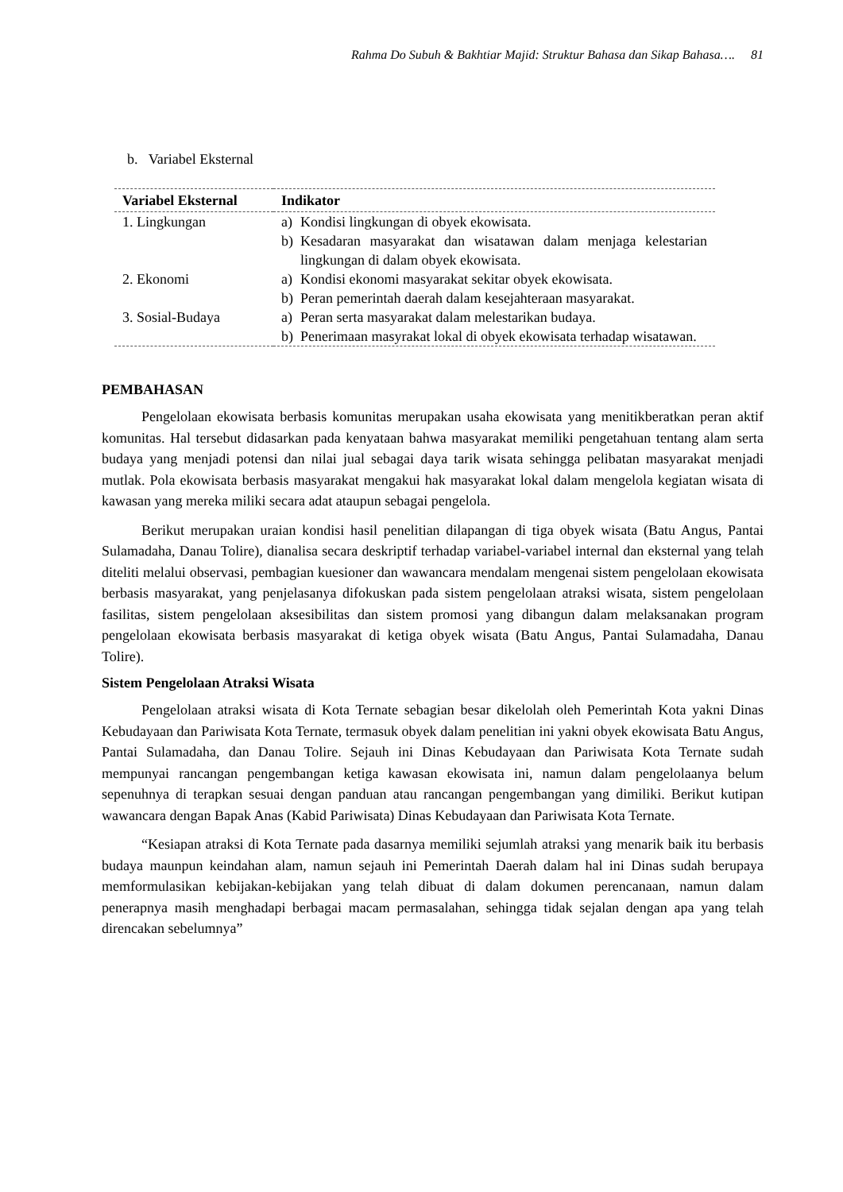Rahma Do Subuh & Bakhtiar Majid: Struktur Bahasa dan Sikap Bahasa…. 81
b. Variabel Eksternal
| Variabel Eksternal | Indikator |
| --- | --- |
| 1. Lingkungan | a) Kondisi lingkungan di obyek ekowisata. b) Kesadaran masyarakat dan wisatawan dalam menjaga kelestarian lingkungan di dalam obyek ekowisata. |
| 2. Ekonomi | a) Kondisi ekonomi masyarakat sekitar obyek ekowisata. b) Peran pemerintah daerah dalam kesejahteraan masyarakat. |
| 3. Sosial-Budaya | a) Peran serta masyarakat dalam melestarikan budaya. b) Penerimaan masyrakat lokal di obyek ekowisata terhadap wisatawan. |
PEMBAHASAN
Pengelolaan ekowisata berbasis komunitas merupakan usaha ekowisata yang menitikberatkan peran aktif komunitas. Hal tersebut didasarkan pada kenyataan bahwa masyarakat memiliki pengetahuan tentang alam serta budaya yang menjadi potensi dan nilai jual sebagai daya tarik wisata sehingga pelibatan masyarakat menjadi mutlak. Pola ekowisata berbasis masyarakat mengakui hak masyarakat lokal dalam mengelola kegiatan wisata di kawasan yang mereka miliki secara adat ataupun sebagai pengelola.
Berikut merupakan uraian kondisi hasil penelitian dilapangan di tiga obyek wisata (Batu Angus, Pantai Sulamadaha, Danau Tolire), dianalisa secara deskriptif terhadap variabel-variabel internal dan eksternal yang telah diteliti melalui observasi, pembagian kuesioner dan wawancara mendalam mengenai sistem pengelolaan ekowisata berbasis masyarakat, yang penjelasanya difokuskan pada sistem pengelolaan atraksi wisata, sistem pengelolaan fasilitas, sistem pengelolaan aksesibilitas dan sistem promosi yang dibangun dalam melaksanakan program pengelolaan ekowisata berbasis masyarakat di ketiga obyek wisata (Batu Angus, Pantai Sulamadaha, Danau Tolire).
Sistem Pengelolaan Atraksi Wisata
Pengelolaan atraksi wisata di Kota Ternate sebagian besar dikelolah oleh Pemerintah Kota yakni Dinas Kebudayaan dan Pariwisata Kota Ternate, termasuk obyek dalam penelitian ini yakni obyek ekowisata Batu Angus, Pantai Sulamadaha, dan Danau Tolire. Sejauh ini Dinas Kebudayaan dan Pariwisata Kota Ternate sudah mempunyai rancangan pengembangan ketiga kawasan ekowisata ini, namun dalam pengelolaanya belum sepenuhnya di terapkan sesuai dengan panduan atau rancangan pengembangan yang dimiliki. Berikut kutipan wawancara dengan Bapak Anas (Kabid Pariwisata) Dinas Kebudayaan dan Pariwisata Kota Ternate.
“Kesiapan atraksi di Kota Ternate pada dasarnya memiliki sejumlah atraksi yang menarik baik itu berbasis budaya maunpun keindahan alam, namun sejauh ini Pemerintah Daerah dalam hal ini Dinas sudah berupaya memformulasikan kebijakan-kebijakan yang telah dibuat di dalam dokumen perencanaan, namun dalam penerapnya masih menghadapi berbagai macam permasalahan, sehingga tidak sejalan dengan apa yang telah direncakan sebelumnya”